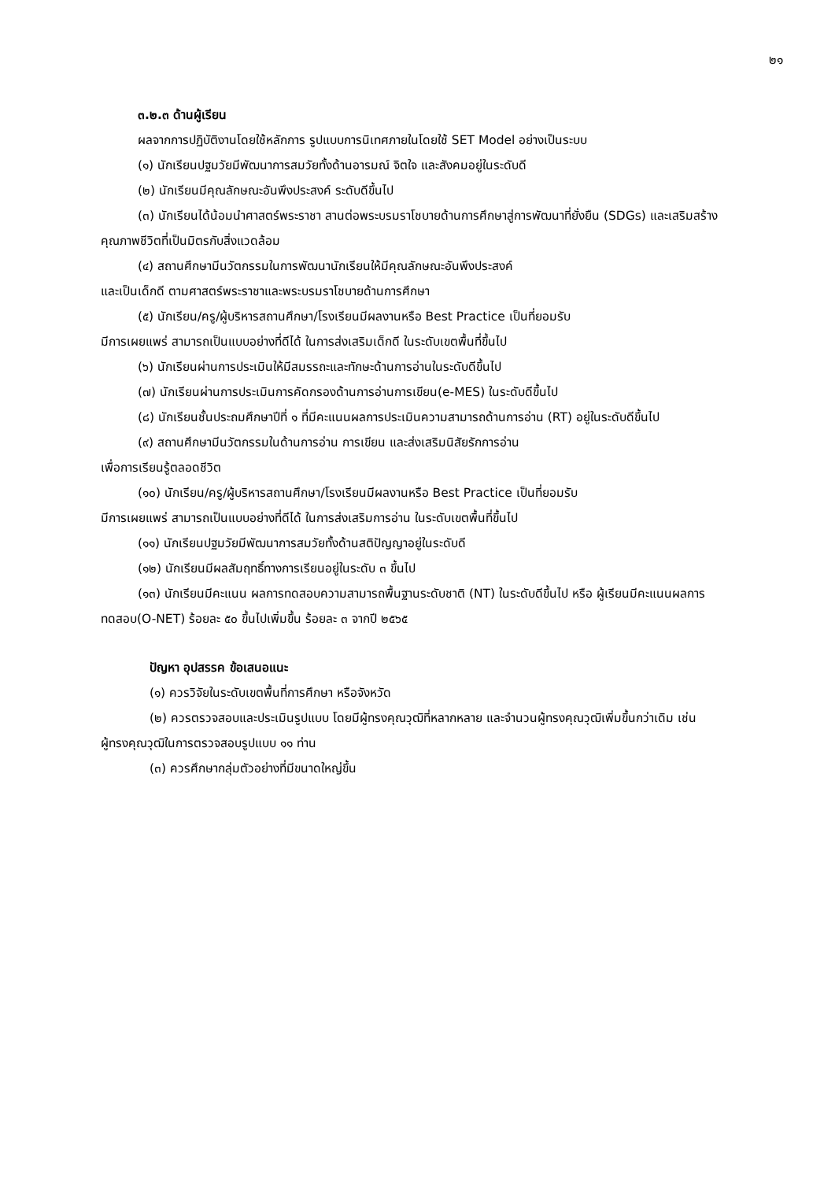๒๑
๓.๒.๓ ด้านผู้เรียน
ผลจากการปฏิบัติงานโดยใช้หลักการ รูปแบบการนิเทศภายในโดยใช้ SET Model อย่างเป็นระบบ
(๑) นักเรียนปฐมวัยมีพัฒนาการสมวัยทั้งด้านอารมณ์ จิตใจ และสังคมอยู่ในระดับดี
(๒) นักเรียนมีคุณลักษณะอันพึงประสงค์ ระดับดีขึ้นไป
(๓) นักเรียนได้น้อมนำศาสตร์พระราชา สานต่อพระบรมราโชบายด้านการศึกษาสู่การพัฒนาที่ยั่งยืน (SDGs) และเสริมสร้างคุณภาพชีวิตที่เป็นมิตรกับสิ่งแวดล้อม
(๔) สถานศึกษามีนวัตกรรมในการพัฒนานักเรียนให้มีคุณลักษณะอันพึงประสงค์
และเป็นเด็กดี ตามศาสตร์พระราชาและพระบรมราโชบายด้านการศึกษา
(๕) นักเรียน/ครู/ผู้บริหารสถานศึกษา/โรงเรียนมีผลงานหรือ Best Practice เป็นที่ยอมรับ
มีการเผยแพร่ สามารถเป็นแบบอย่างที่ดีได้ ในการส่งเสริมเด็กดี ในระดับเขตพื้นที่ขึ้นไป
(๖) นักเรียนผ่านการประเมินให้มีสมรรถะและทักษะด้านการอ่านในระดับดีขึ้นไป
(๗) นักเรียนผ่านการประเมินการคัดกรองด้านการอ่านการเขียน(e-MES) ในระดับดีขึ้นไป
(๘) นักเรียนชั้นประถมศึกษาปีที่ ๑ ที่มีคะแนนผลการประเมินความสามารถด้านการอ่าน (RT) อยู่ในระดับดีขึ้นไป
(๙) สถานศึกษามีนวัตกรรมในด้านการอ่าน การเขียน และส่งเสริมนิสัยรักการอ่าน
เพื่อการเรียนรู้ตลอดชีวิต
(๑๐) นักเรียน/ครู/ผู้บริหารสถานศึกษา/โรงเรียนมีผลงานหรือ Best Practice เป็นที่ยอมรับ
มีการเผยแพร่ สามารถเป็นแบบอย่างที่ดีได้ ในการส่งเสริมการอ่าน ในระดับเขตพื้นที่ขึ้นไป
(๑๑) นักเรียนปฐมวัยมีพัฒนาการสมวัยทั้งด้านสติปัญญาอยู่ในระดับดี
(๑๒) นักเรียนมีผลสัมฤทธิ์ทางการเรียนอยู่ในระดับ ๓ ขึ้นไป
(๑๓) นักเรียนมีคะแนน ผลการทดสอบความสามารถพื้นฐานระดับชาติ (NT) ในระดับดีขึ้นไป หรือ ผู้เรียนมีคะแนนผลการทดสอบ(O-NET) ร้อยละ ๕๐ ขึ้นไปเพิ่มขึ้น ร้อยละ ๓ จากปี ๒๕๖๕
ปัญหา อุปสรรค ข้อเสนอแนะ
(๑) ควรวิจัยในระดับเขตพื้นที่การศึกษา หรือจังหวัด
(๒) ควรตรวจสอบและประเมินรูปแบบ โดยมีผู้ทรงคุณวุฒิที่หลากหลาย และจำนวนผู้ทรงคุณวุฒิเพิ่มขึ้นกว่าเดิม เช่น ผู้ทรงคุณวุฒิในการตรวจสอบรูปแบบ ๑๑ ท่าน
(๓) ควรศึกษากลุ่มตัวอย่างที่มีขนาดใหญ่ขึ้น